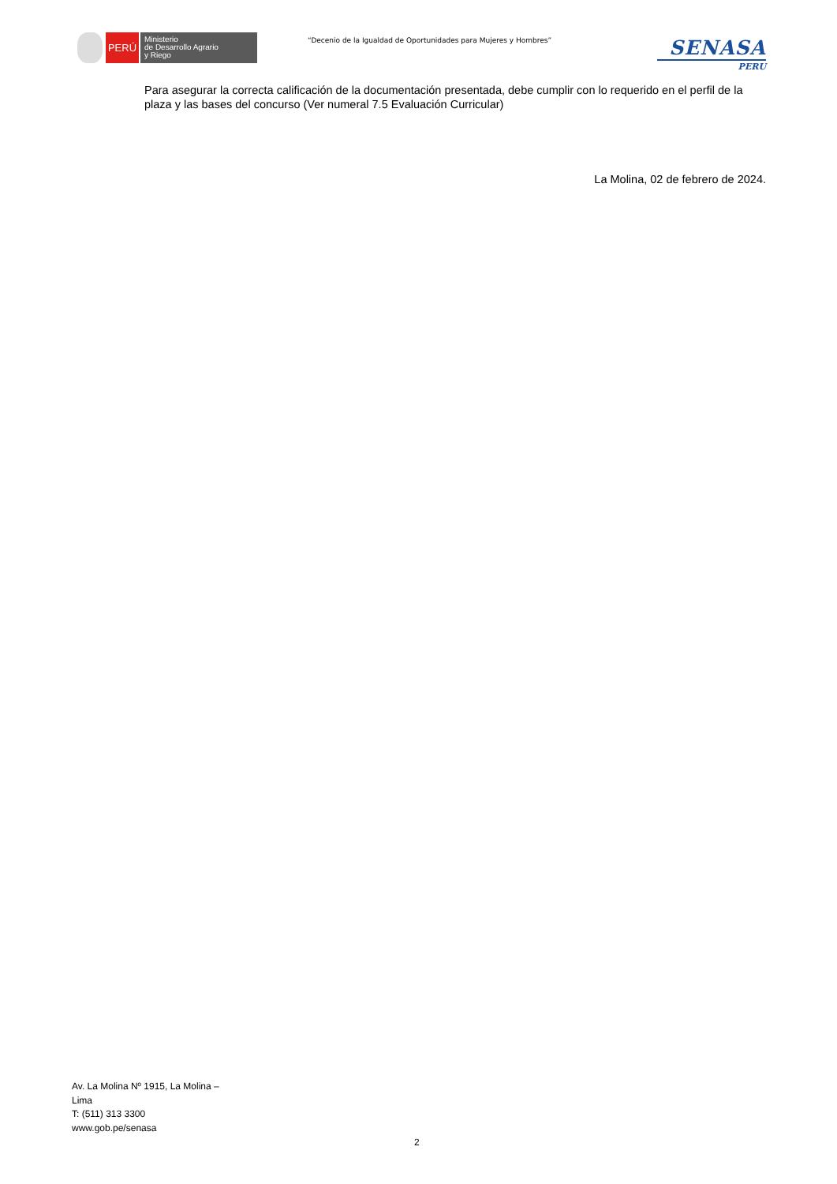PERÚ
Ministerio
de Desarrollo Agrario
y Riego
“Decenio de la Igualdad de Oportunidades para Mujeres y Hombres”
SENASA
PERU
Para asegurar la correcta calificación de la documentación presentada, debe cumplir con lo requerido en el perfil de la plaza y las bases del concurso (Ver numeral 7.5 Evaluación Curricular)
La Molina, 02 de febrero de 2024.
Av. La Molina Nº 1915, La Molina – Lima
T: (511) 313 3300
www.gob.pe/senasa
2